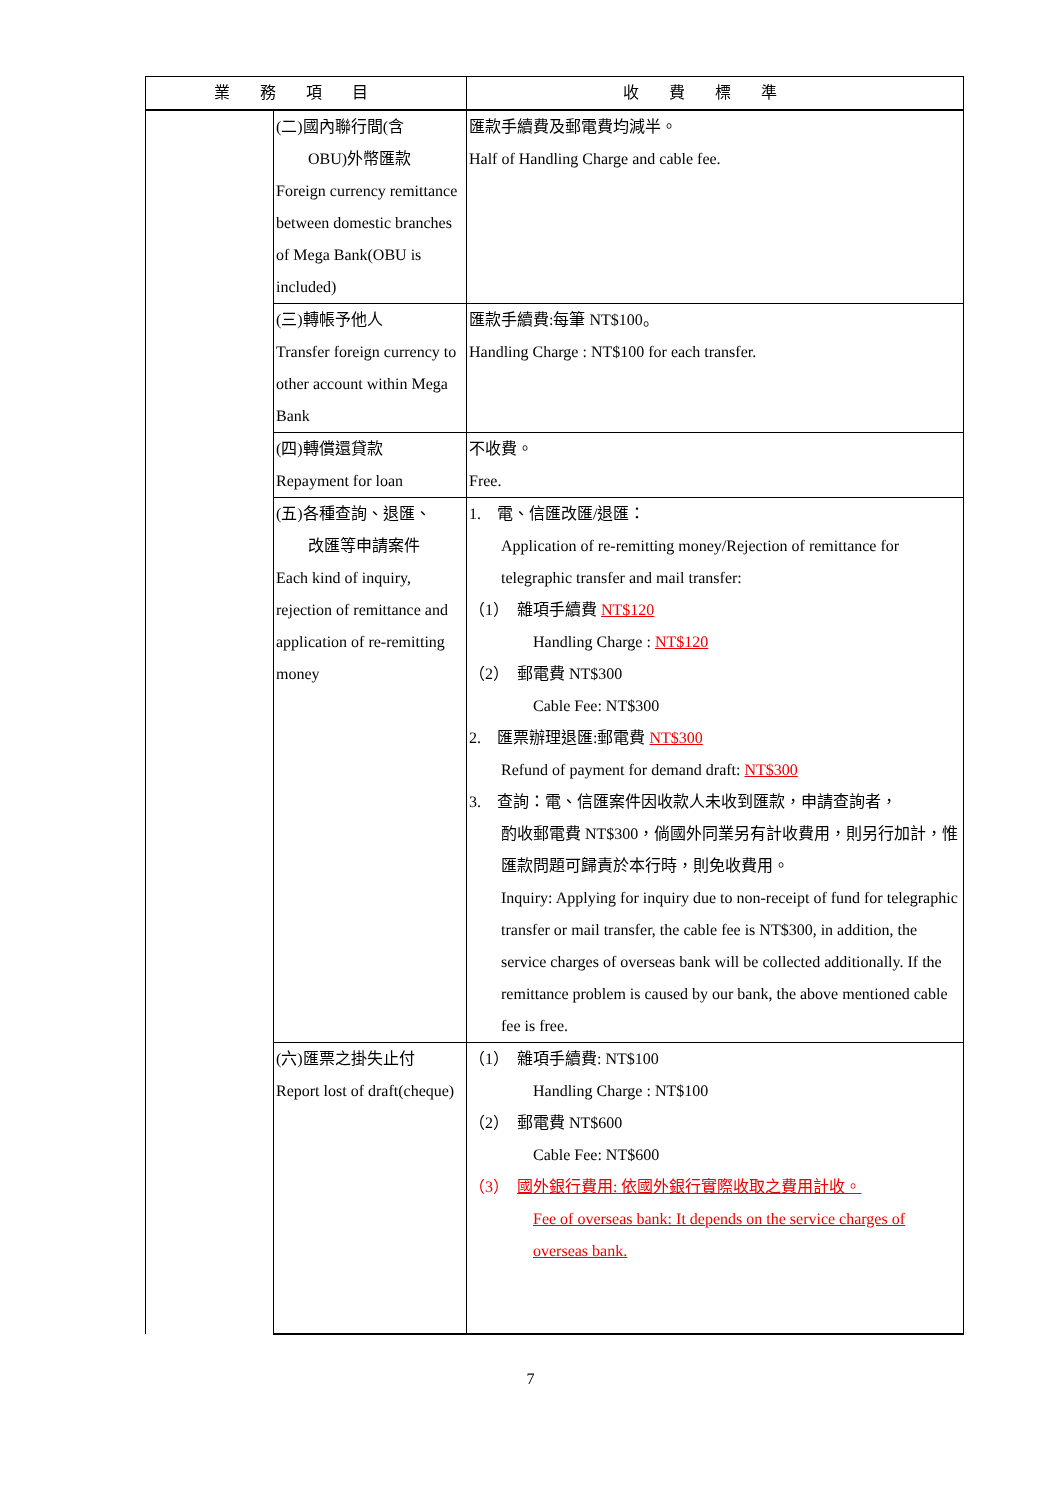| 業務項目 | | 收費標準 |
| --- | --- | --- |
| | (二)國內聯行間(含 OBU)外幣匯款 Foreign currency remittance between domestic branches of Mega Bank(OBU is included) | 匯款手續費及郵電費均減半。 Half of Handling Charge and cable fee. |
| | (三)轉帳予他人 Transfer foreign currency to other account within Mega Bank | 匯款手續費:每筆 NT$100。 Handling Charge : NT$100 for each transfer. |
| | (四)轉償還貸款 Repayment for loan | 不收費。 Free. |
| | (五)各種查詢、退匯、 改匯等申請案件 Each kind of inquiry, rejection of remittance and application of re-remitting money | 1. 電、信匯改匯/退匯： Application of re-remitting money/Rejection of remittance for telegraphic transfer and mail transfer: （1） 雜項手續費 NT$120 Handling Charge : NT$120 （2） 郵電費 NT$300 Cable Fee: NT$300 2. 匯票辦理退匯:郵電費 NT$300 Refund of payment for demand draft: NT$300 3. 查詢：電、信匯案件因收款人未收到匯款，申請查詢者， 酌收郵電費 NT$300，倘國外同業另有計收費用，則另行加計，惟匯款問題可歸責於本行時，則免收費用。 Inquiry: Applying for inquiry due to non-receipt of fund for telegraphic transfer or mail transfer, the cable fee is NT$300, in addition, the service charges of overseas bank will be collected additionally. If the remittance problem is caused by our bank, the above mentioned cable fee is free. |
| | (六)匯票之掛失止付 Report lost of draft(cheque) | （1） 雜項手續費: NT$100 Handling Charge : NT$100 （2） 郵電費 NT$600 Cable Fee: NT$600 （3） 國外銀行費用: 依國外銀行實際收取之費用計收。 Fee of overseas bank: It depends on the service charges of overseas bank. |
7